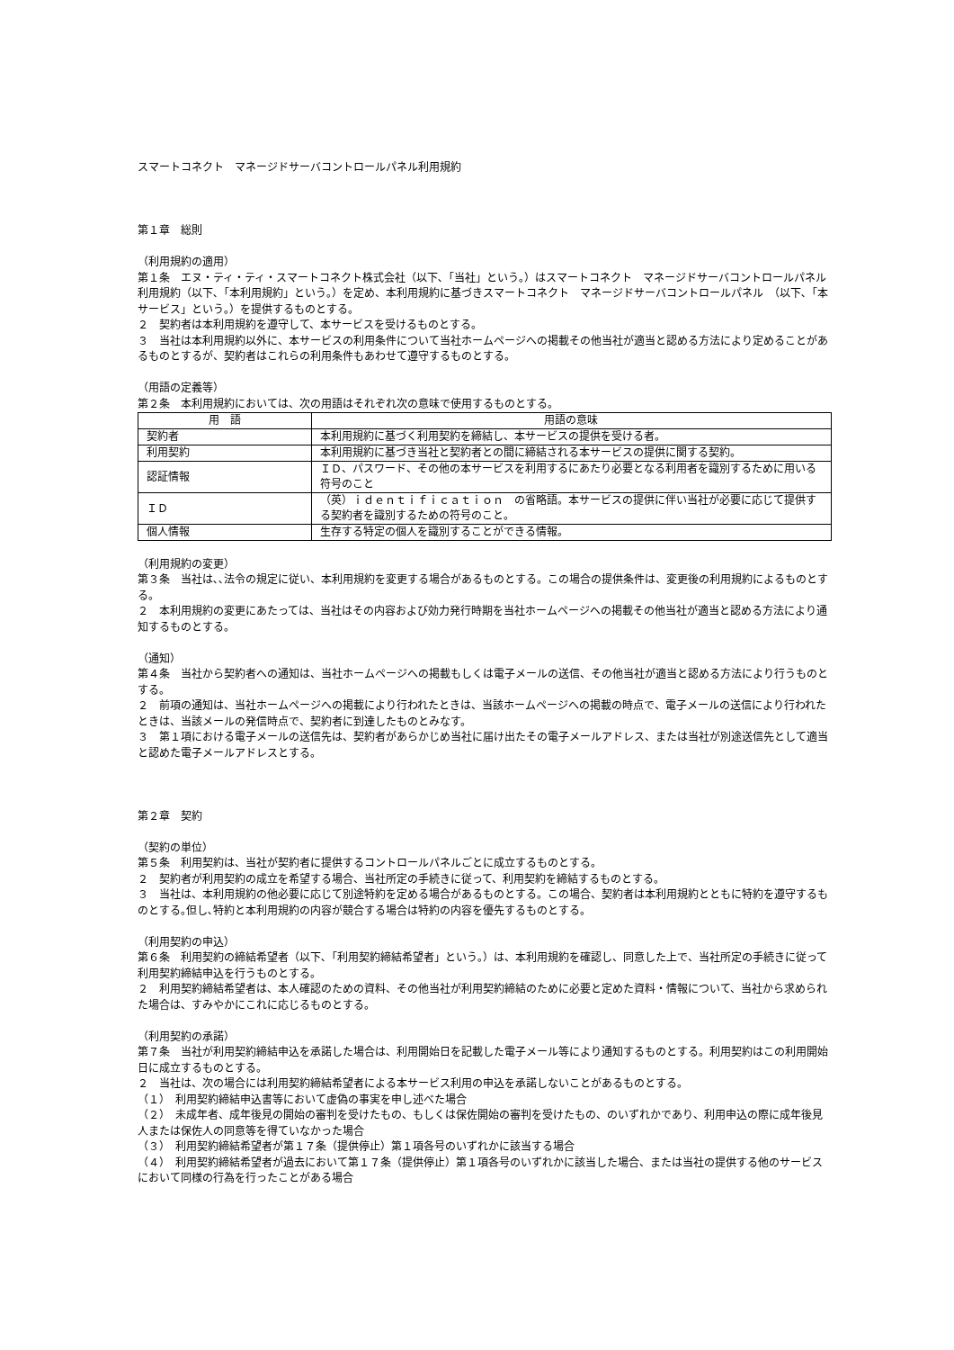スマートコネクト　マネージドサーバコントロールパネル利用規約
第１章　総則
（利用規約の適用）
第１条　エヌ・ティ・ティ・スマートコネクト株式会社（以下､「当社」という｡）はスマートコネクト　マネージドサーバコントロールパネル利用規約（以下､「本利用規約」という｡）を定め、本利用規約に基づきスマートコネクト　マネージドサーバコントロールパネル　（以下､「本サービス」という｡）を提供するものとする。
２　契約者は本利用規約を遵守して、本サービスを受けるものとする。
３　当社は本利用規約以外に、本サービスの利用条件について当社ホームページへの掲載その他当社が適当と認める方法により定めることがあるものとするが、契約者はこれらの利用条件もあわせて遵守するものとする。
（用語の定義等）
第２条　本利用規約においては、次の用語はそれぞれ次の意味で使用するものとする。
| 用 語 | 用語の意味 |
| --- | --- |
| 契約者 | 本利用規約に基づく利用契約を締結し、本サービスの提供を受ける者。 |
| 利用契約 | 本利用規約に基づき当社と契約者との間に締結される本サービスの提供に関する契約。 |
| 認証情報 | ＩＤ、パスワード、その他の本サービスを利用するにあたり必要となる利用者を識別するために用いる符号のこと |
| ＩＤ | （英）ｉｄｅｎｔｉｆｉｃａｔｉｏｎ の省略語。本サービスの提供に伴い当社が必要に応じて提供する契約者を識別するための符号のこと。 |
| 個人情報 | 生存する特定の個人を識別することができる情報。 |
（利用規約の変更）
第３条　当社は､､法令の規定に従い、本利用規約を変更する場合があるものとする。この場合の提供条件は、変更後の利用規約によるものとする。
２　本利用規約の変更にあたっては、当社はその内容および効力発行時期を当社ホームページへの掲載その他当社が適当と認める方法により通知するものとする。
（通知）
第４条　当社から契約者への通知は、当社ホームページへの掲載もしくは電子メールの送信、その他当社が適当と認める方法により行うものとする。
２　前項の通知は、当社ホームページへの掲載により行われたときは、当該ホームページへの掲載の時点で、電子メールの送信により行われたときは、当該メールの発信時点で、契約者に到達したものとみなす。
３　第１項における電子メールの送信先は、契約者があらかじめ当社に届け出たその電子メールアドレス、または当社が別途送信先として適当と認めた電子メールアドレスとする。
第２章　契約
（契約の単位）
第５条　利用契約は、当社が契約者に提供するコントロールパネルごとに成立するものとする。
２　契約者が利用契約の成立を希望する場合、当社所定の手続きに従って、利用契約を締結するものとする。
３　当社は、本利用規約の他必要に応じて別途特約を定める場合があるものとする。この場合、契約者は本利用規約とともに特約を遵守するものとする｡但し､特約と本利用規約の内容が競合する場合は特約の内容を優先するものとする。
（利用契約の申込）
第６条　利用契約の締結希望者（以下､「利用契約締結希望者」という｡）は、本利用規約を確認し、同意した上で、当社所定の手続きに従って利用契約締結申込を行うものとする。
２　利用契約締結希望者は、本人確認のための資料、その他当社が利用契約締結のために必要と定めた資料・情報について、当社から求められた場合は、すみやかにこれに応じるものとする。
（利用契約の承諾）
第７条　当社が利用契約締結申込を承諾した場合は、利用開始日を記載した電子メール等により通知するものとする。利用契約はこの利用開始日に成立するものとする。
２　当社は、次の場合には利用契約締結希望者による本サービス利用の申込を承諾しないことがあるものとする。
（１）　利用契約締結申込書等において虚偽の事実を申し述べた場合
（２）　未成年者、成年後見の開始の審判を受けたもの、もしくは保佐開始の審判を受けたもの、のいずれかであり、利用申込の際に成年後見人または保佐人の同意等を得ていなかった場合
（３）　利用契約締結希望者が第１７条（提供停止）第１項各号のいずれかに該当する場合
（４）　利用契約締結希望者が過去において第１７条（提供停止）第１項各号のいずれかに該当した場合、または当社の提供する他のサービスにおいて同様の行為を行ったことがある場合